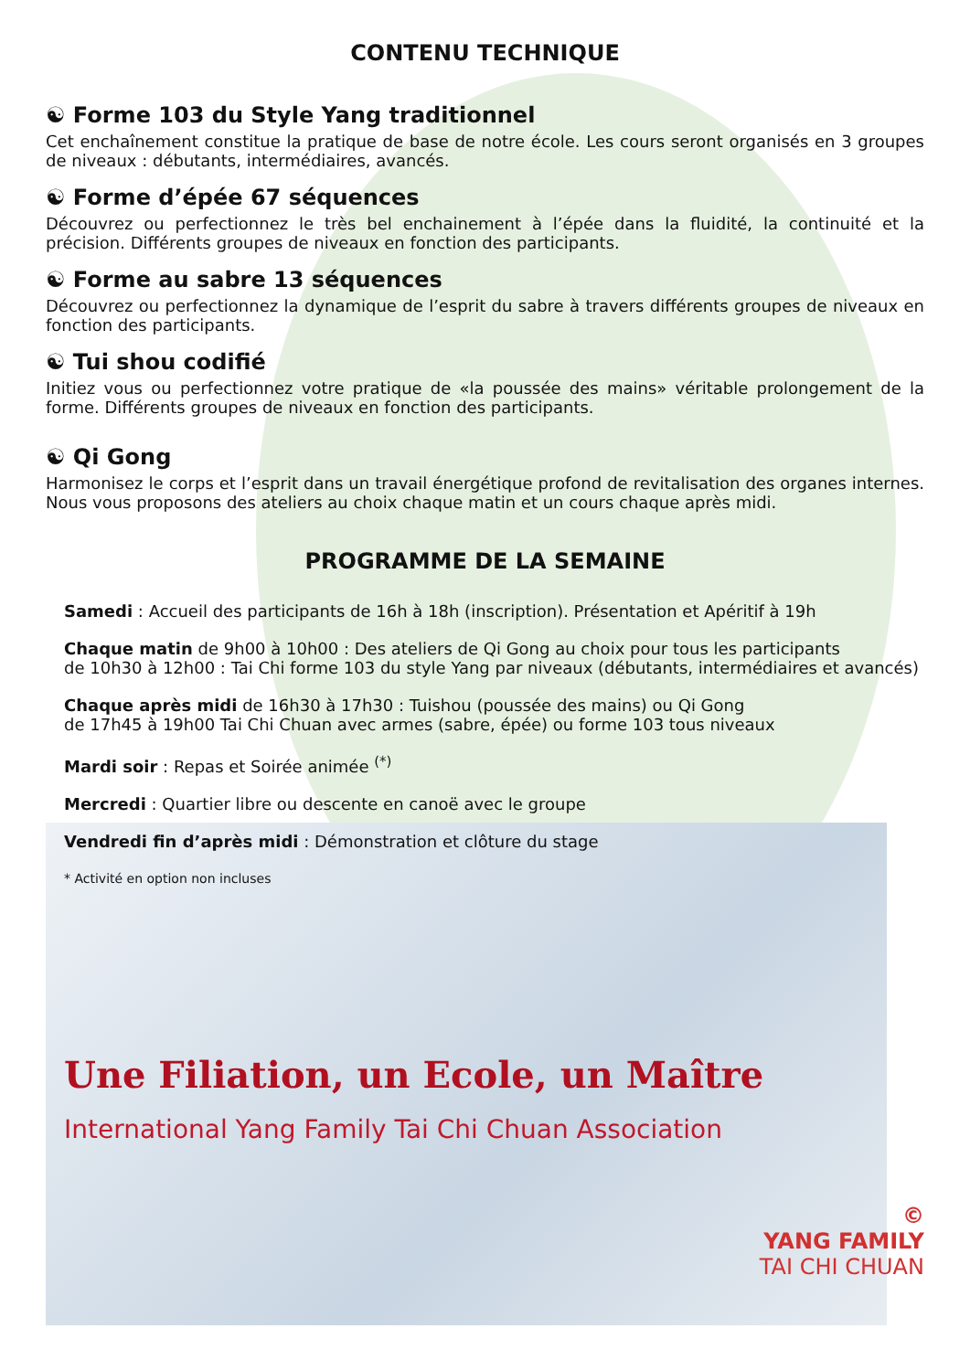CONTENU TECHNIQUE
☯ Forme 103 du Style Yang traditionnel
Cet enchaînement constitue la pratique de base de notre école. Les cours seront organisés en 3 groupes de niveaux : débutants, intermédiaires, avancés.
☯ Forme d’épée 67 séquences
Découvrez ou perfectionnez le très bel enchainement à l’épée dans la fluidité, la continuité et la précision. Différents groupes de niveaux en fonction des participants.
☯ Forme au sabre 13 séquences
Découvrez ou perfectionnez la dynamique de l’esprit du sabre à travers différents groupes de niveaux en fonction des participants.
☯ Tui shou codifié
Initiez vous ou perfectionnez votre pratique de «la poussée des mains» véritable prolongement de la forme. Différents groupes de niveaux en fonction des participants.
☯ Qi Gong
Harmonisez le corps et l’esprit dans un travail énergétique profond de revitalisation des organes internes. Nous vous proposons des ateliers au choix chaque matin et un cours chaque après midi.
PROGRAMME DE LA SEMAINE
Samedi : Accueil des participants de 16h à 18h (inscription). Présentation et Apéritif à 19h
Chaque matin de 9h00 à 10h00 : Des ateliers de Qi Gong au choix pour tous les participants
de 10h30 à 12h00 : Tai Chi forme 103 du style Yang par niveaux (débutants, intermédiaires et avancés)
Chaque après midi de 16h30 à 17h30 : Tuishou (poussée des mains) ou Qi Gong
de 17h45 à 19h00 Tai Chi Chuan avec armes (sabre, épée) ou forme 103 tous niveaux
Mardi soir : Repas et Soirée animée <sup>(*)</sup>
Mercredi : Quartier libre ou descente en canoë avec le groupe
Vendredi fin d’après midi : Démonstration et clôture du stage
* Activité en option non incluses
Une Filiation, un Ecole, un Maître
International Yang Family Tai Chi Chuan Association
©
YANG FAMILY
TAI CHI CHUAN